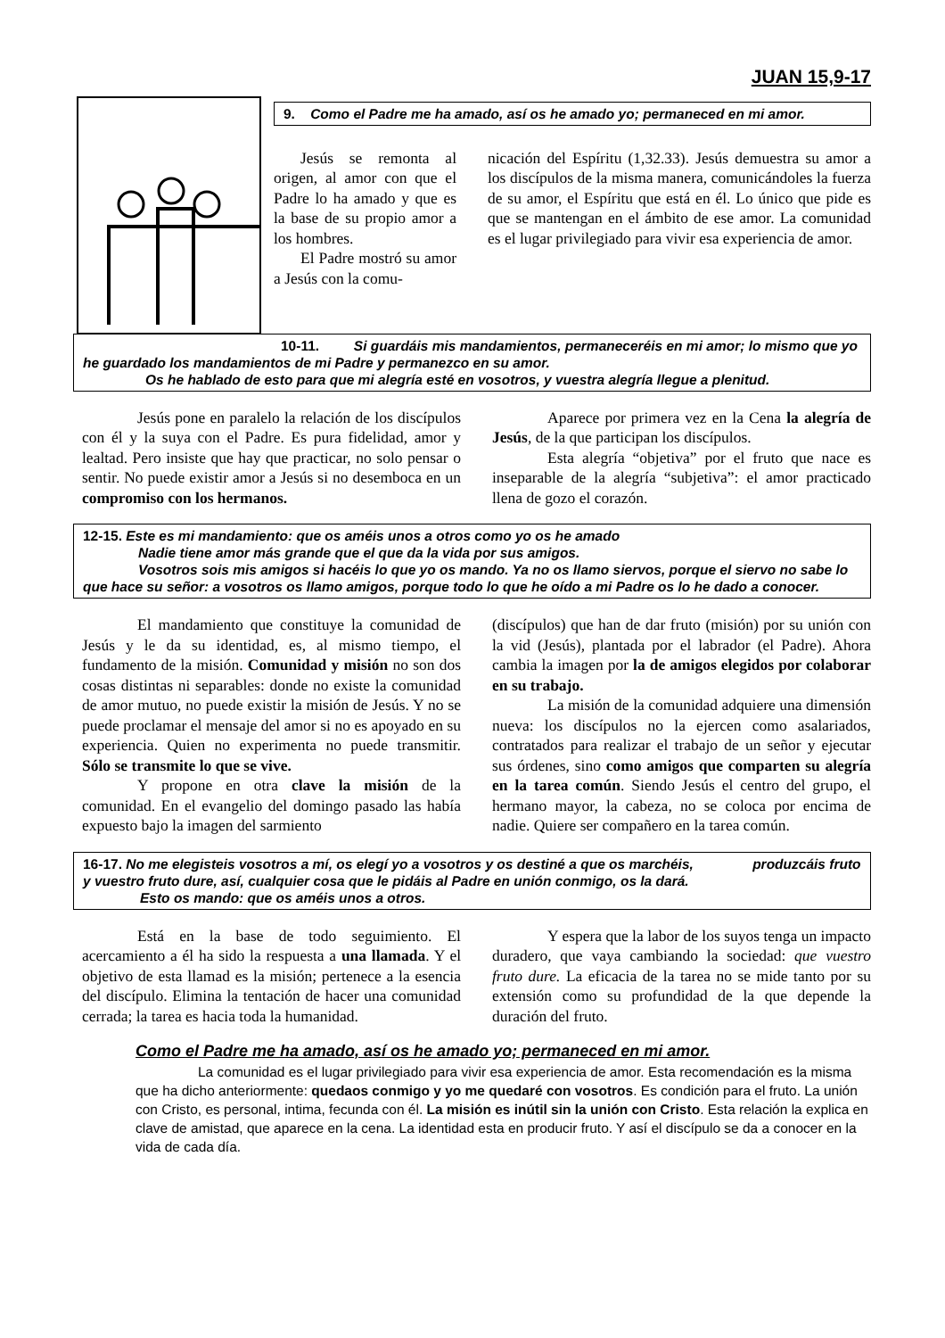JUAN 15,9-17
9. Como el Padre me ha amado, así os he amado yo; permaneced en mi amor.
Jesús se remonta al origen, al amor con que el Padre lo ha amado y que es la base de su propio amor a los hombres.
El Padre mostró su amor a Jesús con la comu-
nicación del Espíritu (1,32.33). Jesús demuestra su amor a los discípulos de la misma manera, comunicándoles la fuerza de su amor, el Espíritu que está en él. Lo único que pide es que se mantengan en el ámbito de ese amor. La comunidad es el lugar privilegiado para vivir esa experiencia de amor.
10-11. Si guardáis mis mandamientos, permaneceréis en mi amor; lo mismo que yo he guardado los mandamientos de mi Padre y permanezco en su amor.
Os he hablado de esto para que mi alegría esté en vosotros, y vuestra alegría llegue a plenitud.
Jesús pone en paralelo la relación de los discípulos con él y la suya con el Padre. Es pura fidelidad, amor y lealtad. Pero insiste que hay que practicar, no solo pensar o sentir. No puede existir amor a Jesús si no desemboca en un compromiso con los hermanos.
Aparece por primera vez en la Cena la alegría de Jesús, de la que participan los discípulos.
Esta alegría “objetiva” por el fruto que nace es inseparable de la alegría “subjetiva”: el amor practicado llena de gozo el corazón.
12-15. Este es mi mandamiento: que os améis unos a otros como yo os he amado
Nadie tiene amor más grande que el que da la vida por sus amigos.
Vosotros sois mis amigos si hacéis lo que yo os mando. Ya no os llamo siervos, porque el siervo no sabe lo que hace su señor: a vosotros os llamo amigos, porque todo lo que he oído a mi Padre os lo he dado a conocer.
El mandamiento que constituye la comunidad de Jesús y le da su identidad, es, al mismo tiempo, el fundamento de la misión. Comunidad y misión no son dos cosas distintas ni separables: donde no existe la comunidad de amor mutuo, no puede existir la misión de Jesús. Y no se puede proclamar el mensaje del amor si no es apoyado en su experiencia. Quien no experimenta no puede transmitir. Sólo se transmite lo que se vive.
Y propone en otra clave la misión de la comunidad. En el evangelio del domingo pasado las había expuesto bajo la imagen del sarmiento
(discípulos) que han de dar fruto (misión) por su unión con la vid (Jesús), plantada por el labrador (el Padre). Ahora cambia la imagen por la de amigos elegidos por colaborar en su trabajo.
La misión de la comunidad adquiere una dimensión nueva: los discípulos no la ejercen como asalariados, contratados para realizar el trabajo de un señor y ejecutar sus órdenes, sino como amigos que comparten su alegría en la tarea común. Siendo Jesús el centro del grupo, el hermano mayor, la cabeza, no se coloca por encima de nadie. Quiere ser compañero en la tarea común.
16-17. No me elegisteis vosotros a mí, os elegí yo a vosotros y os destiné a que os marchéis, produzcáis fruto y vuestro fruto dure, así, cualquier cosa que le pidáis al Padre en unión conmigo, os la dará.
Esto os mando: que os améis unos a otros.
Está en la base de todo seguimiento. El acercamiento a él ha sido la respuesta a una llamada. Y el objetivo de esta llamad es la misión; pertenece a la esencia del discípulo. Elimina la tentación de hacer una comunidad cerrada; la tarea es hacia toda la humanidad.
Y espera que la labor de los suyos tenga un impacto duradero, que vaya cambiando la sociedad: que vuestro fruto dure. La eficacia de la tarea no se mide tanto por su extensión como su profundidad de la que depende la duración del fruto.
Como el Padre me ha amado, así os he amado yo; permaneced en mi amor.
La comunidad es el lugar privilegiado para vivir esa experiencia de amor. Esta recomendación es la misma que ha dicho anteriormente: quedaos conmigo y yo me quedaré con vosotros. Es condición para el fruto. La unión con Cristo, es personal, intima, fecunda con él. La misión es inútil sin la unión con Cristo. Esta relación la explica en clave de amistad, que aparece en la cena. La identidad esta en producir fruto. Y así el discípulo se da a conocer en la vida de cada día.